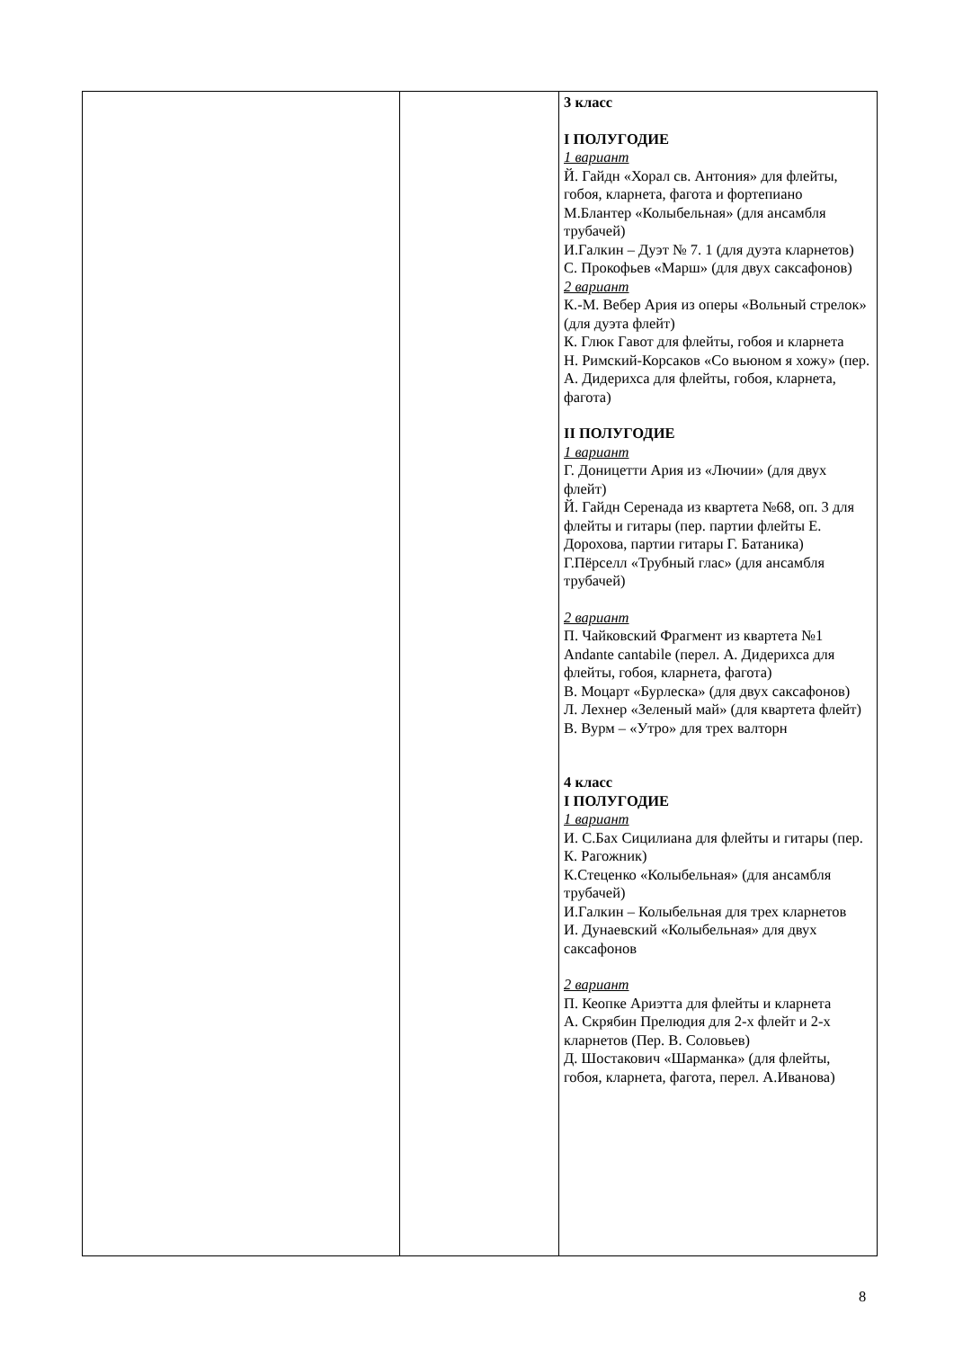| | | 3 класс I ПОЛУГОДИЕ 1 вариант Й. Гайдн «Хорал св. Антония» для флейты, гобоя, кларнета, фагота и фортепиано М.Блантер «Колыбельная» (для ансамбля трубачей) И.Галкин – Дуэт № 7. 1 (для дуэта кларнетов) С. Прокофьев «Марш» (для двух саксафонов) 2 вариант К.-М. Вебер Ария из оперы «Вольный стрелок» (для дуэта флейт) К. Глюк Гавот для флейты, гобоя и кларнета Н. Римский-Корсаков «Со вьюном я хожу» (пер. А. Дидерихса для флейты, гобоя, кларнета, фагота) II ПОЛУГОДИЕ 1 вариант Г. Доницетти Ария из «Лючии» (для двух флейт) Й. Гайдн Серенада из квартета №68, оп. 3 для флейты и гитары (пер. партии флейты Е. Дорохова, партии гитары Г. Батаника) Г.Пёрселл «Трубный глас» (для ансамбля трубачей) 2 вариант П. Чайковский Фрагмент из квартета №1 Andante cantabile (перел. А. Дидерихса для флейты, гобоя, кларнета, фагота) В. Моцарт «Бурлеска» (для двух саксафонов) Л. Лехнер «Зеленый май» (для квартета флейт) В. Вурм – «Утро» для трех валторн 4 класс I ПОЛУГОДИЕ 1 вариант И. С.Бах Сицилиана для флейты и гитары (пер. К. Рагожник) К.Стеценко «Колыбельная» (для ансамбля трубачей) И.Галкин – Колыбельная для трех кларнетов И. Дунаевский «Колыбельная» для двух саксафонов 2 вариант П. Кеопке Ариэтта для флейты и кларнета А. Скрябин Прелюдия для 2-х флейт и 2-х кларнетов (Пер. В. Соловьев) Д. Шостакович «Шарманка» (для флейты, гобоя, кларнета, фагота, перел. А.Иванова) |
8